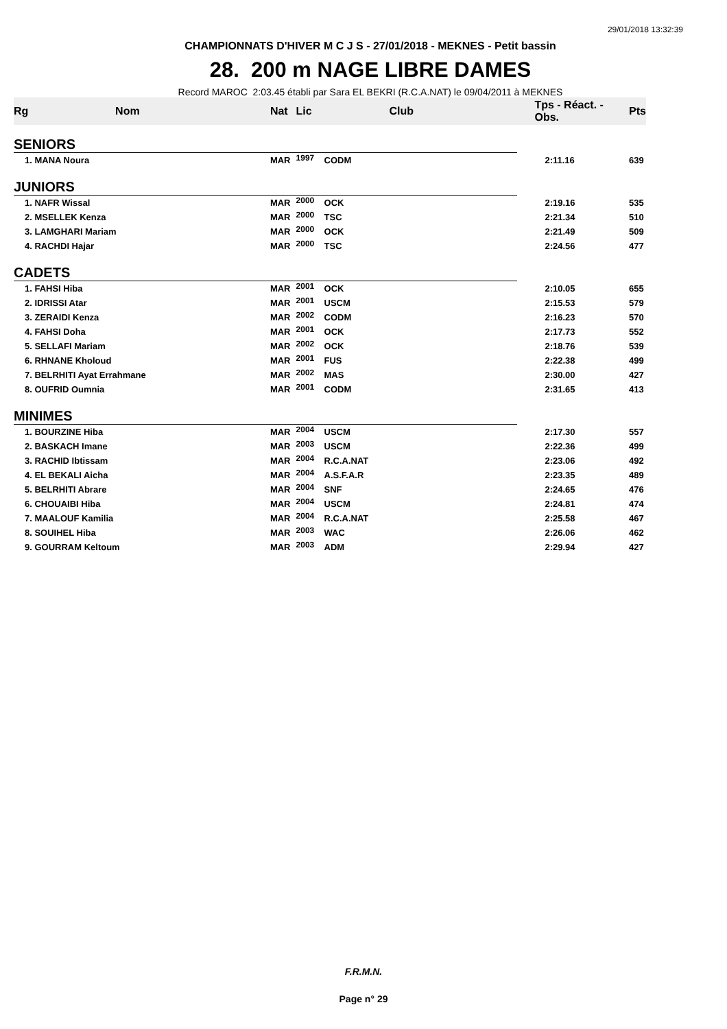29/01/2018 13:32:39
CHAMPIONNATS D'HIVER M C J S - 27/01/2018 - MEKNES - Petit bassin
28. 200 m NAGE LIBRE DAMES
Record MAROC 2:03.45 établi par Sara EL BEKRI (R.C.A.NAT) le 09/04/2011 à MEKNES
| Rg | Nom | Nat | Lic | Club | Tps - Réact. - Obs. | Pts |
| --- | --- | --- | --- | --- | --- | --- |
| SENIORS | | | | | | |
| 1. MANA Noura | | MAR | 1997 | CODM | 2:11.16 | 639 |
| JUNIORS | | | | | | |
| 1. NAFR Wissal | | MAR | 2000 | OCK | 2:19.16 | 535 |
| 2. MSELLEK Kenza | | MAR | 2000 | TSC | 2:21.34 | 510 |
| 3. LAMGHARI Mariam | | MAR | 2000 | OCK | 2:21.49 | 509 |
| 4. RACHDI Hajar | | MAR | 2000 | TSC | 2:24.56 | 477 |
| CADETS | | | | | | |
| 1. FAHSI Hiba | | MAR | 2001 | OCK | 2:10.05 | 655 |
| 2. IDRISSI Atar | | MAR | 2001 | USCM | 2:15.53 | 579 |
| 3. ZERAIDI Kenza | | MAR | 2002 | CODM | 2:16.23 | 570 |
| 4. FAHSI Doha | | MAR | 2001 | OCK | 2:17.73 | 552 |
| 5. SELLAFI Mariam | | MAR | 2002 | OCK | 2:18.76 | 539 |
| 6. RHNANE Kholoud | | MAR | 2001 | FUS | 2:22.38 | 499 |
| 7. BELRHITI Ayat Errahmane | | MAR | 2002 | MAS | 2:30.00 | 427 |
| 8. OUFRID Oumnia | | MAR | 2001 | CODM | 2:31.65 | 413 |
| MINIMES | | | | | | |
| 1. BOURZINE Hiba | | MAR | 2004 | USCM | 2:17.30 | 557 |
| 2. BASKACH Imane | | MAR | 2003 | USCM | 2:22.36 | 499 |
| 3. RACHID Ibtissam | | MAR | 2004 | R.C.A.NAT | 2:23.06 | 492 |
| 4. EL BEKALI Aicha | | MAR | 2004 | A.S.F.A.R | 2:23.35 | 489 |
| 5. BELRHITI Abrare | | MAR | 2004 | SNF | 2:24.65 | 476 |
| 6. CHOUAIBI Hiba | | MAR | 2004 | USCM | 2:24.81 | 474 |
| 7. MAALOUF Kamilia | | MAR | 2004 | R.C.A.NAT | 2:25.58 | 467 |
| 8. SOUIHEL Hiba | | MAR | 2003 | WAC | 2:26.06 | 462 |
| 9. GOURRAM Keltoum | | MAR | 2003 | ADM | 2:29.94 | 427 |
F.R.M.N.
Page n° 29